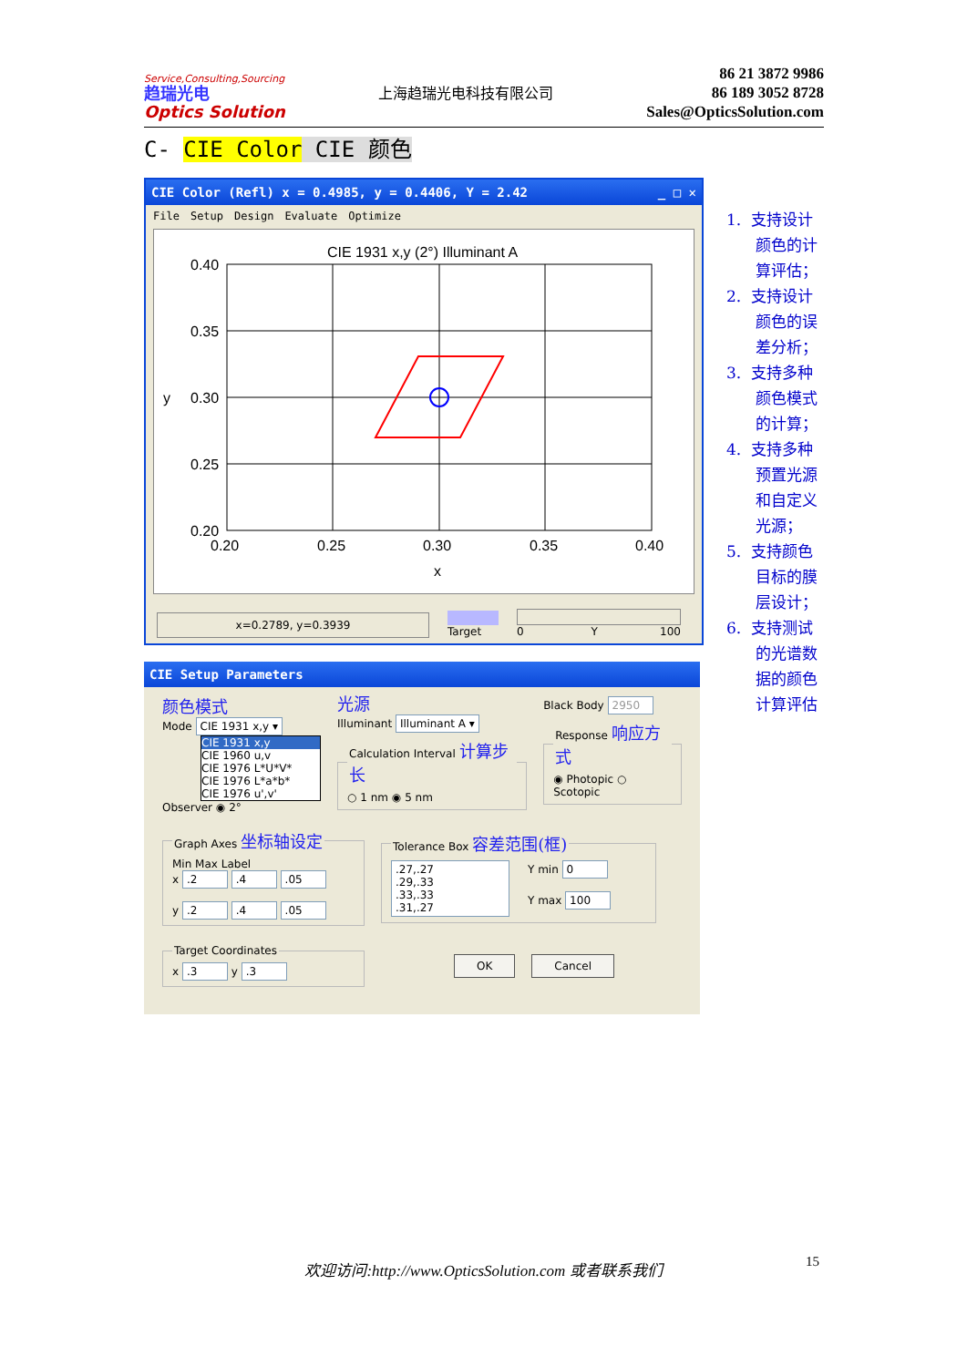Service,Consulting,Sourcing
趋瑞光电
Optics Solution
上海趋瑞光电科技有限公司
86 21 3872 9986
86 189 3052 8728
Sales@OpticsSolution.com
C- CIE Color CIE 颜色
CIE Color (Refl) x = 0.4985, y = 0.4406, Y = 2.42 _ □ ✕
File Setup Design Evaluate Optimize
CIE 1931 x,y (2°) Illuminant A
0.40
0.35
y
0.30
0.25
0.20
0.20
0.25
0.30
0.35
0.40
x
x=0.2789, y=0.3939
Target
0 Y 100
CIE Setup Parameters
颜色模式
Mode CIE 1931 x,y ▾
CIE 1931 x,y
CIE 1960 u,v
CIE 1976 L*U*V*
CIE 1976 L*a*b*
CIE 1976 u',v'
Observer ◉ 2°
光源
Illuminant Illuminant A ▾ Calculation Interval 计算步长○ 1 nm ◉ 5 nm
Black Body 2950 Response 响应方式◉ Photopic ○ Scotopic
Graph Axes 坐标轴设定Min Max Label
x .2 .4 .05
y .2 .4 .05 Tolerance Box 容差范围(框)
.27,.27
.29,.33
.33,.33
.31,.27
Y min 0
Y max 100
Target Coordinatesx .3 y .3 OK Cancel
1. 支持设计颜色的计算评估；
2. 支持设计颜色的误差分析；
3. 支持多种颜色模式的计算；
4. 支持多种预置光源和自定义光源；
5. 支持颜色目标的膜层设计；
6. 支持测试的光谱数据的颜色计算评估
欢迎访问:http://www.OpticsSolution.com 或者联系我们 15